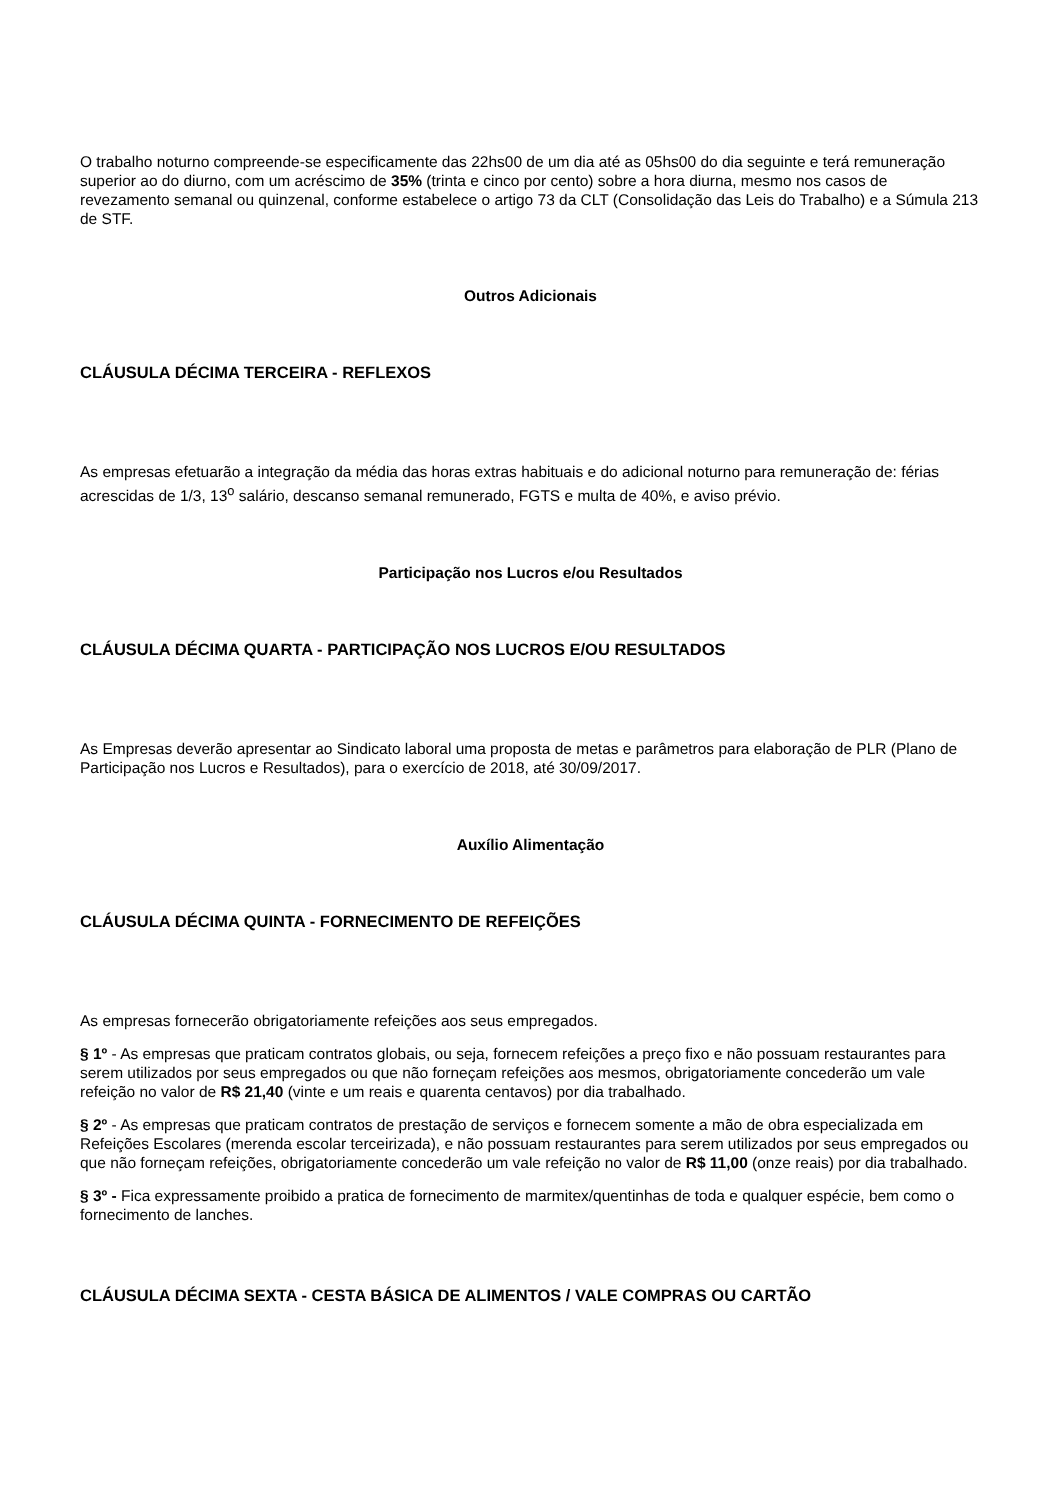O trabalho noturno compreende-se especificamente das 22hs00 de um dia até as 05hs00 do dia seguinte e terá remuneração superior ao do diurno, com um acréscimo de 35% (trinta e cinco por cento) sobre a hora diurna, mesmo nos casos de revezamento semanal ou quinzenal, conforme estabelece o artigo 73 da CLT (Consolidação das Leis do Trabalho) e a Súmula 213 de STF.
Outros Adicionais
CLÁUSULA DÉCIMA TERCEIRA - REFLEXOS
As empresas efetuarão a integração da média das horas extras habituais e do adicional noturno para remuneração de: férias acrescidas de 1/3, 13<sup>o</sup> salário, descanso semanal remunerado, FGTS e multa de 40%, e aviso prévio.
Participação nos Lucros e/ou Resultados
CLÁUSULA DÉCIMA QUARTA - PARTICIPAÇÃO NOS LUCROS E/OU RESULTADOS
As Empresas deverão apresentar ao Sindicato laboral uma proposta de metas e parâmetros para elaboração de PLR (Plano de Participação nos Lucros e Resultados), para o exercício de 2018, até 30/09/2017.
Auxílio Alimentação
CLÁUSULA DÉCIMA QUINTA - FORNECIMENTO DE REFEIÇÕES
As empresas fornecerão obrigatoriamente refeições aos seus empregados.
§ 1º - As empresas que praticam contratos globais, ou seja, fornecem refeições a preço fixo e não possuam restaurantes para serem utilizados por seus empregados ou que não forneçam refeições aos mesmos, obrigatoriamente concederão um vale refeição no valor de R$ 21,40 (vinte e um reais e quarenta centavos) por dia trabalhado.
§ 2º - As empresas que praticam contratos de prestação de serviços e fornecem somente a mão de obra especializada em Refeições Escolares (merenda escolar terceirizada), e não possuam restaurantes para serem utilizados por seus empregados ou que não forneçam refeições, obrigatoriamente concederão um vale refeição no valor de R$ 11,00 (onze reais) por dia trabalhado.
§ 3º - Fica expressamente proibido a pratica de fornecimento de marmitex/quentinhas de toda e qualquer espécie, bem como o fornecimento de lanches.
CLÁUSULA DÉCIMA SEXTA - CESTA BÁSICA DE ALIMENTOS / VALE COMPRAS OU CARTÃO